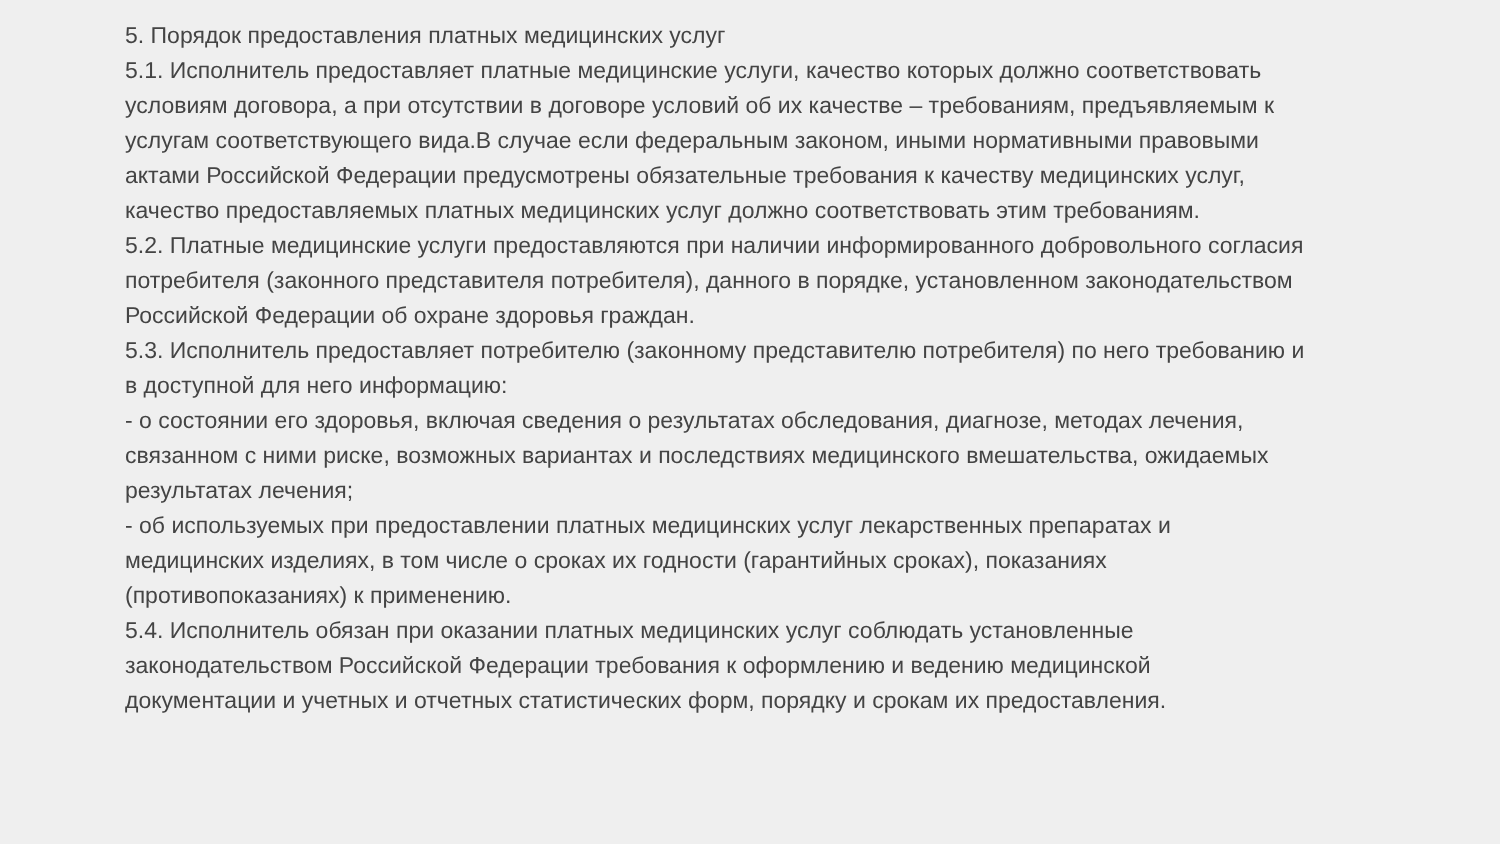5. Порядок предоставления платных медицинских услуг
5.1. Исполнитель предоставляет платные медицинские услуги, качество которых должно соответствовать условиям договора, а при отсутствии в договоре условий об их качестве – требованиям, предъявляемым к услугам соответствующего вида.В случае если федеральным законом, иными нормативными правовыми актами Российской Федерации предусмотрены обязательные требования к качеству медицинских услуг, качество предоставляемых платных медицинских услуг должно соответствовать этим требованиям.
5.2. Платные медицинские услуги предоставляются при наличии информированного добровольного согласия потребителя (законного представителя потребителя), данного в порядке, установленном законодательством Российской Федерации об охране здоровья граждан.
5.3. Исполнитель предоставляет потребителю (законному представителю потребителя) по него требованию и в доступной для него информацию:
- о состоянии его здоровья, включая сведения о результатах обследования, диагнозе, методах лечения, связанном с ними риске, возможных вариантах и последствиях медицинского вмешательства, ожидаемых результатах лечения;
- об используемых при предоставлении платных медицинских услуг лекарственных препаратах и медицинских изделиях, в том числе о сроках их годности (гарантийных сроках), показаниях (противопоказаниях) к применению.
5.4. Исполнитель обязан при оказании платных медицинских услуг соблюдать установленные законодательством Российской Федерации требования к оформлению и ведению медицинской документации и учетных и отчетных статистических форм, порядку и срокам их предоставления.